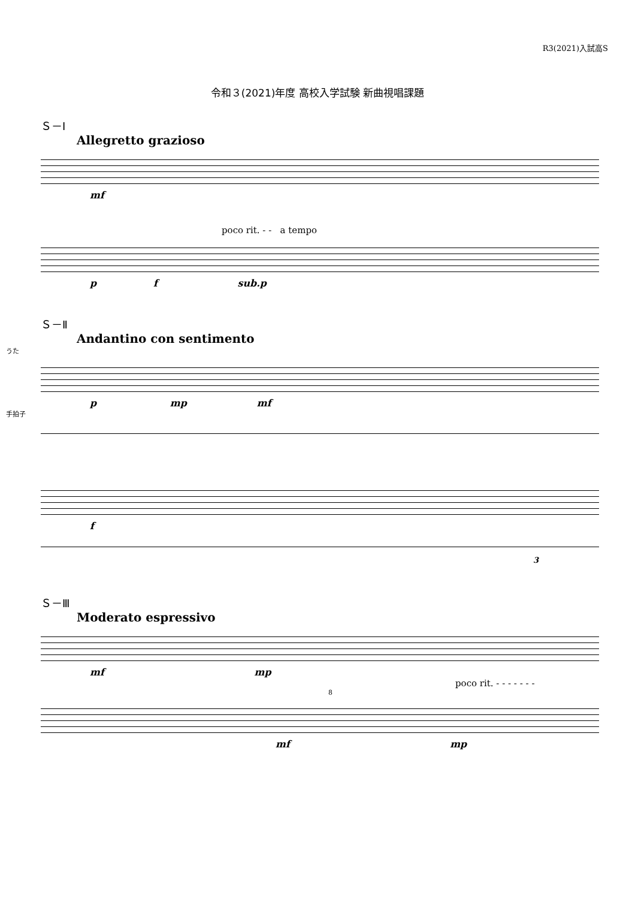R3(2021)入試高S
令和３(2021)年度 高校入学試験 新曲視唱課題
Ｓ－Ⅰ
Allegretto grazioso
mf
poco rit. - - a tempo
p f sub.p
Ｓ－Ⅱ
Andantino con sentimento
うた
p mp mf
手拍子
f
3
Ｓ－Ⅲ
Moderato espressivo
mf mp
poco rit. - - - - - - -
8
mf mp